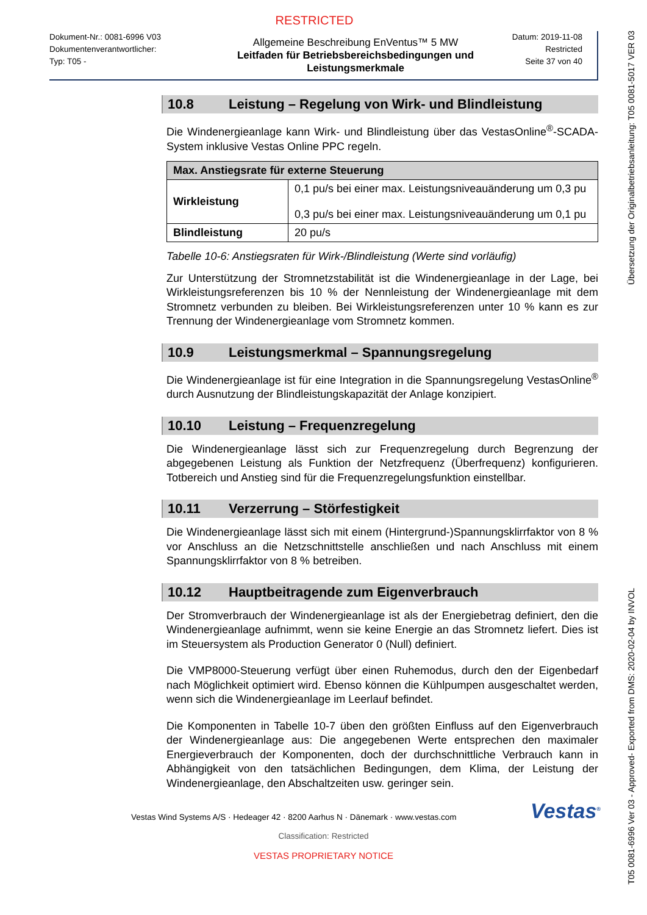RESTRICTED
Dokument-Nr.: 0081-6996 V03
Dokumentenverantwortlicher:
Typ: T05 -
Allgemeine Beschreibung EnVentus™ 5 MW
Leitfaden für Betriebsbereichsbedingungen und Leistungsmerkmale
Datum: 2019-11-08
Restricted
Seite 37 von 40
10.8 Leistung – Regelung von Wirk- und Blindleistung
Die Windenergieanlage kann Wirk- und Blindleistung über das VestasOnline<sup>®</sup>-SCADA-System inklusive Vestas Online PPC regeln.
| Max. Anstiegsrate für externe Steuerung | |
| --- | --- |
| Wirkleistung | 0,1 pu/s bei einer max. Leistungsniveauänderung um 0,3 pu 0,3 pu/s bei einer max. Leistungsniveauänderung um 0,1 pu |
| Blindleistung | 20 pu/s |
Tabelle 10-6: Anstiegsraten für Wirk-/Blindleistung (Werte sind vorläufig)
Zur Unterstützung der Stromnetzstabilität ist die Windenergieanlage in der Lage, bei Wirkleistungsreferenzen bis 10 % der Nennleistung der Windenergieanlage mit dem Stromnetz verbunden zu bleiben. Bei Wirkleistungsreferenzen unter 10 % kann es zur Trennung der Windenergieanlage vom Stromnetz kommen.
10.9 Leistungsmerkmal – Spannungsregelung
Die Windenergieanlage ist für eine Integration in die Spannungsregelung VestasOnline<sup>®</sup> durch Ausnutzung der Blindleistungskapazität der Anlage konzipiert.
10.10 Leistung – Frequenzregelung
Die Windenergieanlage lässt sich zur Frequenzregelung durch Begrenzung der abgegebenen Leistung als Funktion der Netzfrequenz (Überfrequenz) konfigurieren. Totbereich und Anstieg sind für die Frequenzregelungsfunktion einstellbar.
10.11 Verzerrung – Störfestigkeit
Die Windenergieanlage lässt sich mit einem (Hintergrund-)Spannungsklirrfaktor von 8 % vor Anschluss an die Netzschnittstelle anschließen und nach Anschluss mit einem Spannungsklirrfaktor von 8 % betreiben.
10.12 Hauptbeitragende zum Eigenverbrauch
Der Stromverbrauch der Windenergieanlage ist als der Energiebetrag definiert, den die Windenergieanlage aufnimmt, wenn sie keine Energie an das Stromnetz liefert. Dies ist im Steuersystem als Production Generator 0 (Null) definiert.
Die VMP8000-Steuerung verfügt über einen Ruhemodus, durch den der Eigenbedarf nach Möglichkeit optimiert wird. Ebenso können die Kühlpumpen ausgeschaltet werden, wenn sich die Windenergieanlage im Leerlauf befindet.
Die Komponenten in Tabelle 10-7 üben den größten Einfluss auf den Eigenverbrauch der Windenergieanlage aus: Die angegebenen Werte entsprechen den maximaler Energieverbrauch der Komponenten, doch der durchschnittliche Verbrauch kann in Abhängigkeit von den tatsächlichen Bedingungen, dem Klima, der Leistung der Windenergieanlage, den Abschaltzeiten usw. geringer sein.
Vestas Wind Systems A/S · Hedeager 42 · 8200 Aarhus N · Dänemark · www.vestas.com
Vestas<sup>®</sup>
Classification: Restricted
VESTAS PROPRIETARY NOTICE
T05 0081-6996 Ver 03 - Approved- Exported from DMS: 2020-02-04 by INVOL Übersetzung der Originalbetriebsanleitung: T05 0081-5017 VER 03